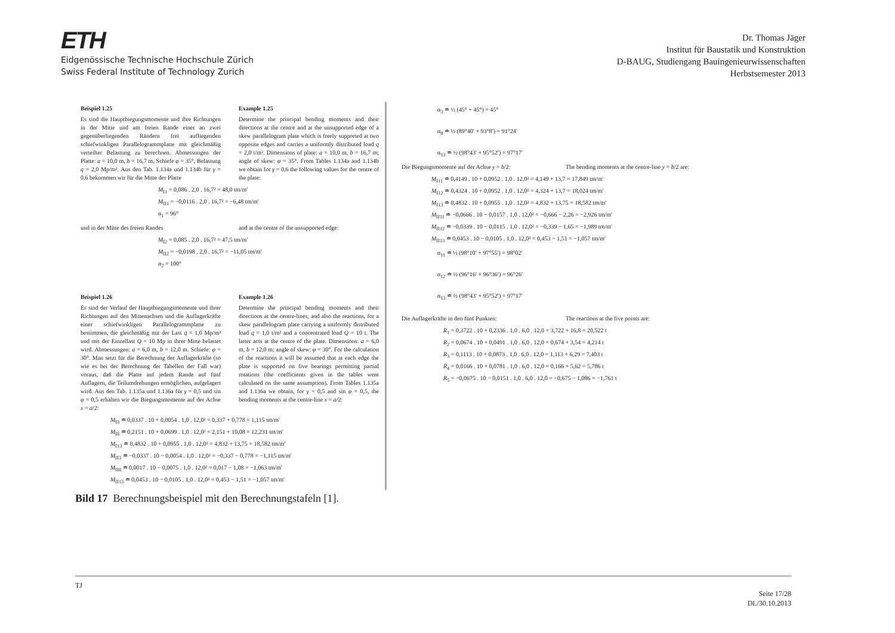ETH
Eidgenössische Technische Hochschule Zürich
Swiss Federal Institute of Technology Zurich
Dr. Thomas Jäger
Institut für Baustatik und Konstruktion
D-BAUG, Studiengang Bauingenieurwissenschaften
Herbstsemester 2013
Beispiel 1.25
Es sind die Hauptbiegungsmomente und ihre Richtungen in der Mitte und am freien Rande einer an zwei gegenüberliegenden Rändern frei aufliegenden schiefwinkligen Parallelogrammplatte mit gleichmäßig verteilter Belastung zu berechnen. Abmessungen der Platte: a = 10,0 m, b = 16,7 m, Schiefe φ = 35°, Belastung q = 2,0 Mp/m². Aus den Tab. 1.134a und 1.134b für γ = 0,6 bekommen wir für die Mitte der Platte
Example 1.25
Determine the principal bending moments and their directions at the centre and at the unsupported edge of a skew parallelogram plate which is freely supported at two opposite edges and carries a uniformly distributed load q = 2,0 t/m². Dimensions of plate: a = 10,0 m, b = 16,7 m; angle of skew: φ = 35°. From Tables 1.134a and 1.134b we obtain for γ = 0,6 the following values for the centre of the plate:
M<sub>I1</sub> = 0,086 . 2,0 . 16,7² = 48,0 tm/m′
M<sub>II1</sub> = −0,0116 . 2,0 . 16,7² = −6,48 tm/m′
α<sub>1</sub> = 96°
und in der Mitte des freien Randes
and at the centre of the unsupported edge:
M<sub>I2</sub> = 0,085 . 2,0 . 16,7² = 47,5 tm/m′
M<sub>II2</sub> = −0,0198 . 2,0 . 16,7² = −11,05 tm/m′
α<sub>2</sub> = 100°
Beispiel 1.26
Es sind der Verlauf der Hauptbiegungsmomente und ihrer Richtungen auf den Mittenachsen und die Auflagerkräfte einer schiefwinkligen Parallelogrammplatte zu bestimmen, die gleichmäßig mit der Last q = 1,0 Mp/m² und mit der Einzellast Q = 10 Mp in ihrer Mitte belastet wird. Abmessungen: a = 6,0 m, b = 12,0 m. Schiefe: φ = 30°. Man setzt für die Berechnung der Auflagerkräfte (so wie es bei der Berechnung der Tabellen der Fall war) voraus, daß die Platte auf jedem Rande auf fünf Auflagern, die Teilumdrehungen ermöglichen, aufgelagert wird. Aus den Tab. 1.135a und 1.136a für γ = 0,5 und sin φ = 0,5 erhalten wir die Biegungsmomente auf der Achse x = a/2:
Example 1.26
Determine the principal bending moments and their directions at the centre-lines, and also the reactions, for a skew parallelogram plate carrying a uniformly distributed load q = 1,0 t/m² and a concentrated load Q = 10 t. The latter acts at the centre of the plate. Dimensions: a = 6,0 m, b = 12,0 m; angle of skew: φ = 30°. For the calculation of the reactions it will be assumed that at each edge the plate is supported on five bearings permitting partial rotations (the coefficients given in the tables were calculated on the same assumption). From Tables 1.135a and 1.136a we obtain, for γ = 0,5 and sin φ = 0,5, the bending moments at the centre-line x = a/2:
M<sub>I3</sub> ≐ 0,0337 . 10 + 0,0054 . 1,0 . 12,0² = 0,337 + 0,778 = 1,115 tm/m′
M<sub>I8</sub> ≐ 0,2151 . 10 + 0,0699 . 1,0 . 12,0² = 2,151 + 10,08 = 12,231 tm/m′
M<sub>I13</sub> ≐ 0,4832 . 10 + 0,0955 . 1,0 . 12,0² = 4,832 + 13,75 = 18,582 tm/m′
M<sub>II3</sub> ≐ −0,0337 . 10 − 0,0054 . 1,0 . 12,0² = −0,337 − 0,778 = −1,115 tm/m′
M<sub>II8</sub> ≐ 0,0017 . 10 − 0,0075 . 1,0 . 12,0² = 0,017 − 1,08 = −1,063 tm/m′
M<sub>II13</sub> ≐ 0,0453 . 10 − 0,0105 . 1,0 . 12,0² = 0,453 − 1,51 = −1,057 tm/m′
α<sub>3</sub> ≐ ½ (45° + 45°) = 45°
α<sub>8</sub> ≐ ½ (89°40′ + 93°8′) = 91°24′
α<sub>13</sub> ≐ ½ (98°43′ + 95°52′) = 97°17′
Die Biegungsmomente auf der Achse y = b/2:
The bending moments at the centre-line y = b/2 are:
M<sub>I11</sub> ≐ 0,4149 . 10 + 0,0952 . 1,0 . 12,0² = 4,149 + 13,7 = 17,849 tm/m′
M<sub>I12</sub> ≐ 0,4324 . 10 + 0,0952 . 1,0 . 12,0² = 4,324 + 13,7 = 18,024 tm/m′
M<sub>I13</sub> ≐ 0,4832 . 10 + 0,0955 . 1,0 . 12,0² = 4,832 + 13,75 = 18,582 tm/m′
M<sub>II11</sub> ≐ −0,0666 . 10 − 0,0157 . 1,0 . 12,0² = −0,666 − 2,26 = −2,926 tm/m′
M<sub>II12</sub> ≐ −0,0339 . 10 − 0,0115 . 1,0 . 12,0² = −0,339 − 1,65 = −1,989 tm/m′
M<sub>II13</sub> ≐ 0,0453 . 10 − 0,0105 . 1,0 . 12,0² = 0,453 − 1,51 = −1,057 tm/m′
α<sub>11</sub> ≐ ½ (98°10′ + 97°55′) = 98°02′
α<sub>12</sub> ≐ ½ (96°16′ + 96°36′) = 96°26′
α<sub>13</sub> ≐ ½ (98°43′ + 95°52′) = 97°17′
Die Auflagerkräfte in den fünf Punkten:
The reactions at the five points are:
R<sub>1</sub> = 0,3722 . 10 + 0,2336 . 1,0 . 6,0 . 12,0 = 3,722 + 16,8 = 20,522 t
R<sub>2</sub> = 0,0674 . 10 + 0,0491 . 1,0 . 6,0 . 12,0 = 0,674 + 3,54 = 4,214 t
R<sub>3</sub> = 0,1113 . 10 + 0,0873 . 1,0 . 6,0 . 12,0 = 1,113 + 6,29 = 7,403 t
R<sub>4</sub> = 0,0166 . 10 + 0,0781 . 1,0 . 6,0 . 12,0 = 0,166 + 5,62 = 5,786 t
R<sub>5</sub> = −0,0675 . 10 − 0,0151 . 1,0 . 6,0 . 12,0 = −0,675 − 1,086 = −1,761 t
Bild 17 Berechnungsbeispiel mit den Berechnungstafeln [1].
TJ
Seite 17/28
DL/30.10.2013